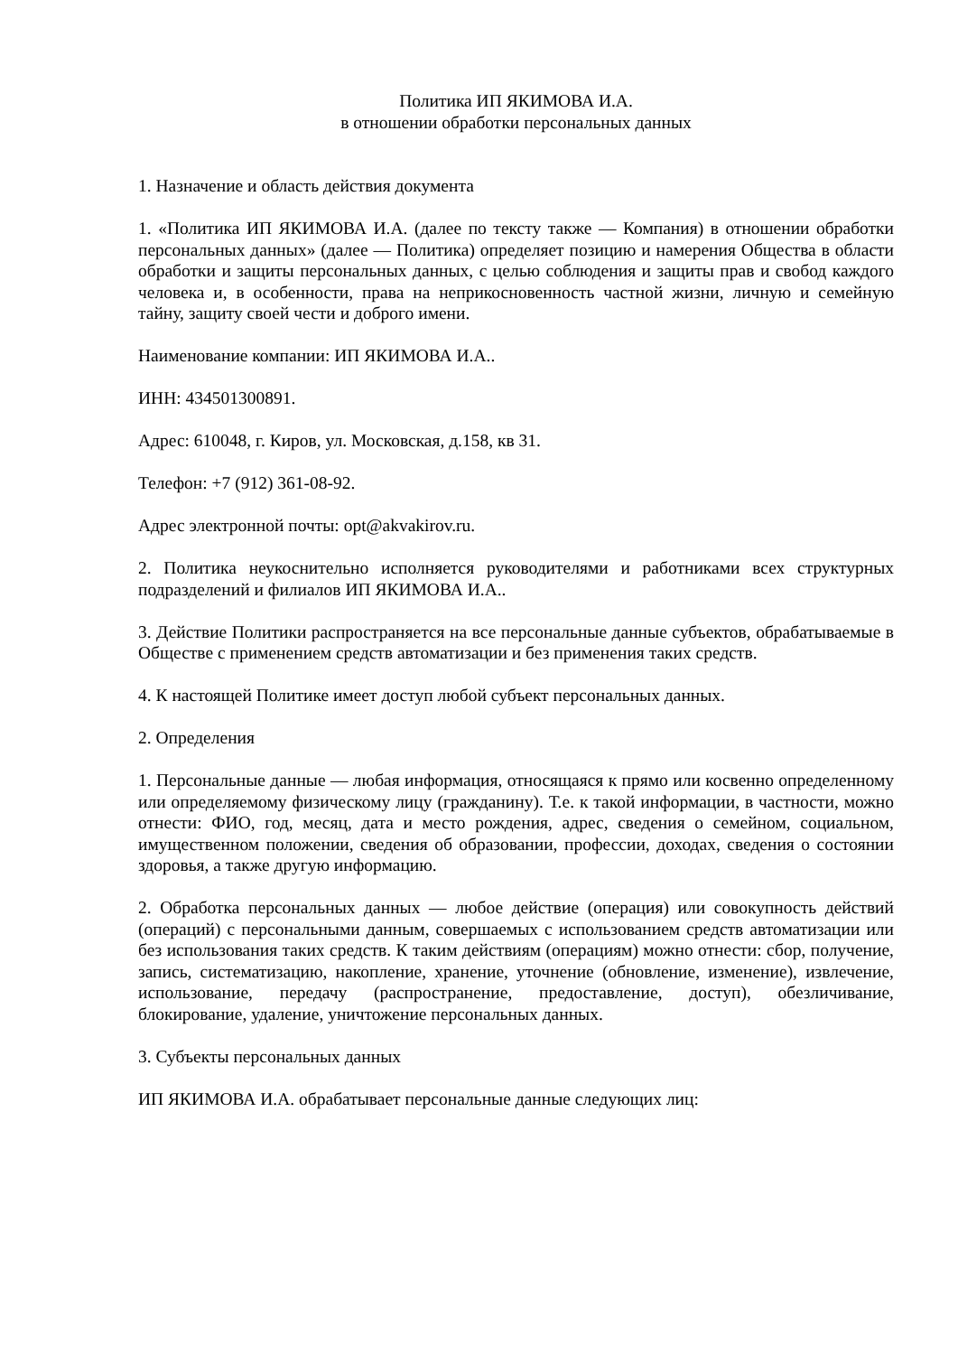Политика ИП ЯКИМОВА И.А.
в отношении обработки персональных данных
1. Назначение и область действия документа
1. «Политика ИП ЯКИМОВА И.А. (далее по тексту также — Компания) в отношении обработки персональных данных» (далее — Политика) определяет позицию и намерения Общества в области обработки и защиты персональных данных, с целью соблюдения и защиты прав и свобод каждого человека и, в особенности, права на неприкосновенность частной жизни, личную и семейную тайну, защиту своей чести и доброго имени.
Наименование компании: ИП ЯКИМОВА И.А..
ИНН: 434501300891.
Адрес: 610048, г. Киров, ул. Московская, д.158, кв 31.
Телефон: +7 (912) 361-08-92.
Адрес электронной почты: opt@akvakirov.ru.
2. Политика неукоснительно исполняется руководителями и работниками всех структурных подразделений и филиалов ИП ЯКИМОВА И.А..
3. Действие Политики распространяется на все персональные данные субъектов, обрабатываемые в Обществе с применением средств автоматизации и без применения таких средств.
4. К настоящей Политике имеет доступ любой субъект персональных данных.
2. Определения
1. Персональные данные — любая информация, относящаяся к прямо или косвенно определенному или определяемому физическому лицу (гражданину). Т.е. к такой информации, в частности, можно отнести: ФИО, год, месяц, дата и место рождения, адрес, сведения о семейном, социальном, имущественном положении, сведения об образовании, профессии, доходах, сведения о состоянии здоровья, а также другую информацию.
2. Обработка персональных данных — любое действие (операция) или совокупность действий (операций) с персональными данным, совершаемых с использованием средств автоматизации или без использования таких средств. К таким действиям (операциям) можно отнести: сбор, получение, запись, систематизацию, накопление, хранение, уточнение (обновление, изменение), извлечение, использование, передачу (распространение, предоставление, доступ), обезличивание, блокирование, удаление, уничтожение персональных данных.
3. Субъекты персональных данных
ИП ЯКИМОВА И.А. обрабатывает персональные данные следующих лиц: